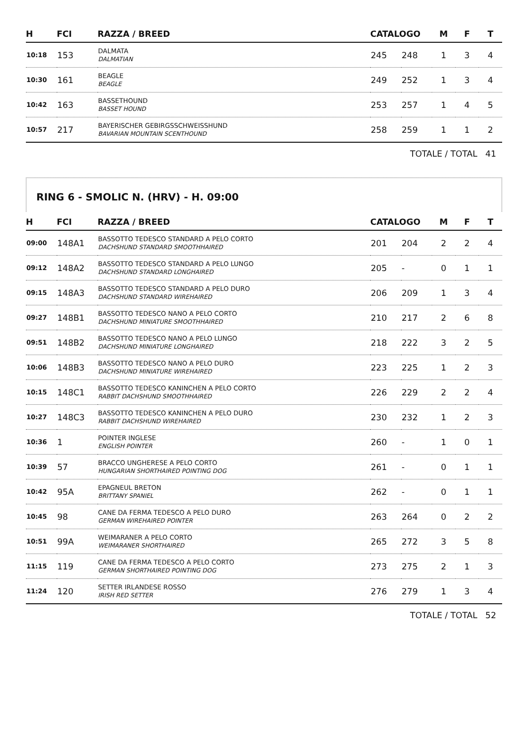| H | FCI | RAZZA / BREED | CATALOGO | | M | F | T |
| --- | --- | --- | --- | --- | --- | --- | --- |
| 10:18 | 153 | DALMATA DALMATIAN | 245 | 248 | 1 | 3 | 4 |
| 10:30 | 161 | BEAGLE BEAGLE | 249 | 252 | 1 | 3 | 4 |
| 10:42 | 163 | BASSETHOUND BASSET HOUND | 253 | 257 | 1 | 4 | 5 |
| 10:57 | 217 | BAYERISCHER GEBIRGSSCHWEISSHUND BAVARIAN MOUNTAIN SCENTHOUND | 258 | 259 | 1 | 1 | 2 |
TOTALE / TOTAL 41
RING 6 - SMOLIC N. (HRV) - H. 09:00
| H | FCI | RAZZA / BREED | CATALOGO | | M | F | T |
| --- | --- | --- | --- | --- | --- | --- | --- |
| 09:00 | 148A1 | BASSOTTO TEDESCO STANDARD A PELO CORTO DACHSHUND STANDARD SMOOTHHAIRED | 201 | 204 | 2 | 2 | 4 |
| 09:12 | 148A2 | BASSOTTO TEDESCO STANDARD A PELO LUNGO DACHSHUND STANDARD LONGHAIRED | 205 | - | 0 | 1 | 1 |
| 09:15 | 148A3 | BASSOTTO TEDESCO STANDARD A PELO DURO DACHSHUND STANDARD WIREHAIRED | 206 | 209 | 1 | 3 | 4 |
| 09:27 | 148B1 | BASSOTTO TEDESCO NANO A PELO CORTO DACHSHUND MINIATURE SMOOTHHAIRED | 210 | 217 | 2 | 6 | 8 |
| 09:51 | 148B2 | BASSOTTO TEDESCO NANO A PELO LUNGO DACHSHUND MINIATURE LONGHAIRED | 218 | 222 | 3 | 2 | 5 |
| 10:06 | 148B3 | BASSOTTO TEDESCO NANO A PELO DURO DACHSHUND MINIATURE WIREHAIRED | 223 | 225 | 1 | 2 | 3 |
| 10:15 | 148C1 | BASSOTTO TEDESCO KANINCHEN A PELO CORTO RABBIT DACHSHUND SMOOTHHAIRED | 226 | 229 | 2 | 2 | 4 |
| 10:27 | 148C3 | BASSOTTO TEDESCO KANINCHEN A PELO DURO RABBIT DACHSHUND WIREHAIRED | 230 | 232 | 1 | 2 | 3 |
| 10:36 | 1 | POINTER INGLESE ENGLISH POINTER | 260 | - | 1 | 0 | 1 |
| 10:39 | 57 | BRACCO UNGHERESE A PELO CORTO HUNGARIAN SHORTHAIRED POINTING DOG | 261 | - | 0 | 1 | 1 |
| 10:42 | 95A | EPAGNEUL BRETON BRITTANY SPANIEL | 262 | - | 0 | 1 | 1 |
| 10:45 | 98 | CANE DA FERMA TEDESCO A PELO DURO GERMAN WIREHAIRED POINTER | 263 | 264 | 0 | 2 | 2 |
| 10:51 | 99A | WEIMARANER A PELO CORTO WEIMARANER SHORTHAIRED | 265 | 272 | 3 | 5 | 8 |
| 11:15 | 119 | CANE DA FERMA TEDESCO A PELO CORTO GERMAN SHORTHAIRED POINTING DOG | 273 | 275 | 2 | 1 | 3 |
| 11:24 | 120 | SETTER IRLANDESE ROSSO IRISH RED SETTER | 276 | 279 | 1 | 3 | 4 |
TOTALE / TOTAL 52